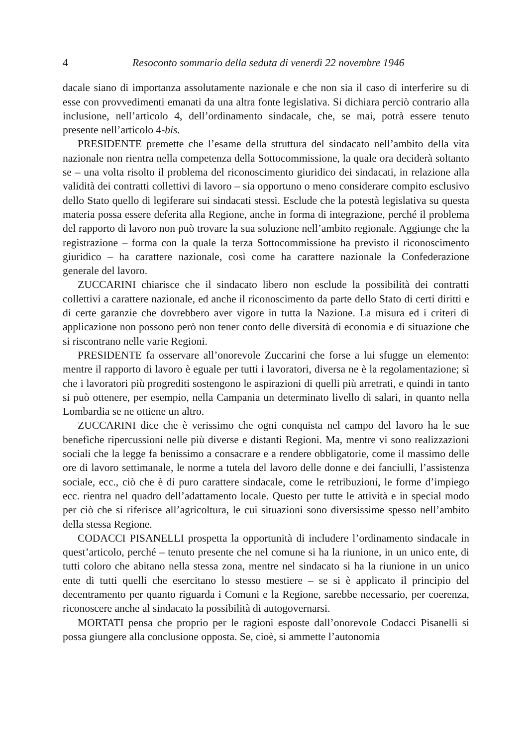4 Resoconto sommario della seduta di venerdì 22 novembre 1946
dacale siano di importanza assolutamente nazionale e che non sia il caso di interferire su di esse con provvedimenti emanati da una altra fonte legislativa. Si dichiara perciò contrario alla inclusione, nell’articolo 4, dell’ordinamento sindacale, che, se mai, potrà essere tenuto presente nell’articolo 4-bis.
PRESIDENTE premette che l’esame della struttura del sindacato nell’ambito della vita nazionale non rientra nella competenza della Sottocommissione, la quale ora deciderà soltanto se – una volta risolto il problema del riconoscimento giuridico dei sindacati, in relazione alla validità dei contratti collettivi di lavoro – sia opportuno o meno considerare compito esclusivo dello Stato quello di legiferare sui sindacati stessi. Esclude che la potestà legislativa su questa materia possa essere deferita alla Regione, anche in forma di integrazione, perché il problema del rapporto di lavoro non può trovare la sua soluzione nell’ambito regionale. Aggiunge che la registrazione – forma con la quale la terza Sottocommissione ha previsto il riconoscimento giuridico – ha carattere nazionale, così come ha carattere nazionale la Confederazione generale del lavoro.
ZUCCARINI chiarisce che il sindacato libero non esclude la possibilità dei contratti collettivi a carattere nazionale, ed anche il riconoscimento da parte dello Stato di certi diritti e di certe garanzie che dovrebbero aver vigore in tutta la Nazione. La misura ed i criteri di applicazione non possono però non tener conto delle diversità di economia e di situazione che si riscontrano nelle varie Regioni.
PRESIDENTE fa osservare all’onorevole Zuccarini che forse a lui sfugge un elemento: mentre il rapporto di lavoro è eguale per tutti i lavoratori, diversa ne è la regolamentazione; sì che i lavoratori più progrediti sostengono le aspirazioni di quelli più arretrati, e quindi in tanto si può ottenere, per esempio, nella Campania un determinato livello di salari, in quanto nella Lombardia se ne ottiene un altro.
ZUCCARINI dice che è verissimo che ogni conquista nel campo del lavoro ha le sue benefiche ripercussioni nelle più diverse e distanti Regioni. Ma, mentre vi sono realizzazioni sociali che la legge fa benissimo a consacrare e a rendere obbligatorie, come il massimo delle ore di lavoro settimanale, le norme a tutela del lavoro delle donne e dei fanciulli, l’assistenza sociale, ecc., ciò che è di puro carattere sindacale, come le retribuzioni, le forme d’impiego ecc. rientra nel quadro dell’adattamento locale. Questo per tutte le attività e in special modo per ciò che si riferisce all’agricoltura, le cui situazioni sono diversissime spesso nell’ambito della stessa Regione.
CODACCI PISANELLI prospetta la opportunità di includere l’ordinamento sindacale in quest’articolo, perché – tenuto presente che nel comune si ha la riunione, in un unico ente, di tutti coloro che abitano nella stessa zona, mentre nel sindacato si ha la riunione in un unico ente di tutti quelli che esercitano lo stesso mestiere – se si è applicato il principio del decentramento per quanto riguarda i Comuni e la Regione, sarebbe necessario, per coerenza, riconoscere anche al sindacato la possibilità di autogovernarsi.
MORTATI pensa che proprio per le ragioni esposte dall’onorevole Codacci Pisanelli si possa giungere alla conclusione opposta. Se, cioè, si ammette l’autonomia